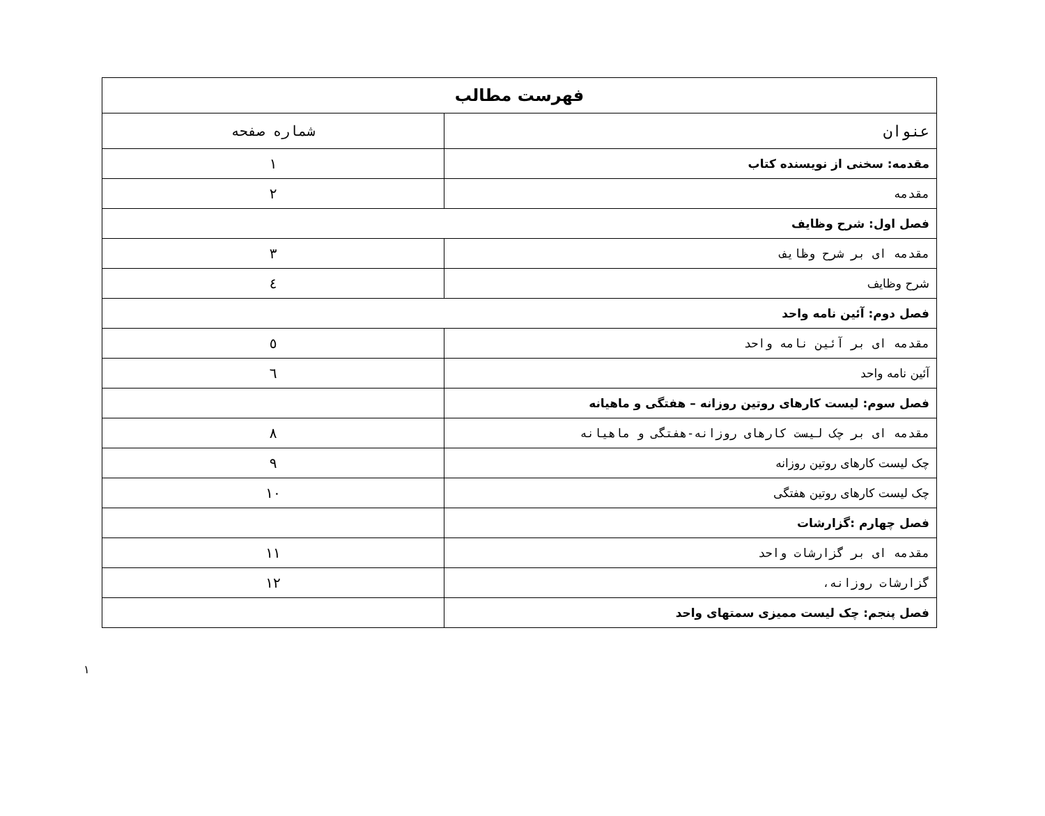| فهرست مطالب | |
| --- | --- |
| عنوان | شماره صفحه |
| مقدمه: سخنی از نویسنده کتاب | ۱ |
| مقدمه | ۲ |
| فصل اول: شرح وظایف | |
| مقدمه ای بر شرح وظایف | ۳ |
| شرح وظایف | ٤ |
| فصل دوم: آئین نامه واحد | |
| مقدمه ای بر آئین نامه واحد | ٥ |
| آئین نامه واحد | ٦ |
| فصل سوم: لیست کارهای روتین روزانه – هفتگی و ماهیانه | |
| مقدمه ای بر چک لیست کارهای روزانه-هفتگی و ماهیانه | ۸ |
| چک لیست کارهای روتین روزانه | ۹ |
| چک لیست کارهای روتین هفتگی | ۱۰ |
| فصل چهارم :گزارشات | |
| مقدمه ای بر گزارشات واحد | ۱۱ |
| گزارشات روزانه، | ۱۲ |
| فصل پنجم: چک لیست ممیزی سمتهای واحد | |
۱